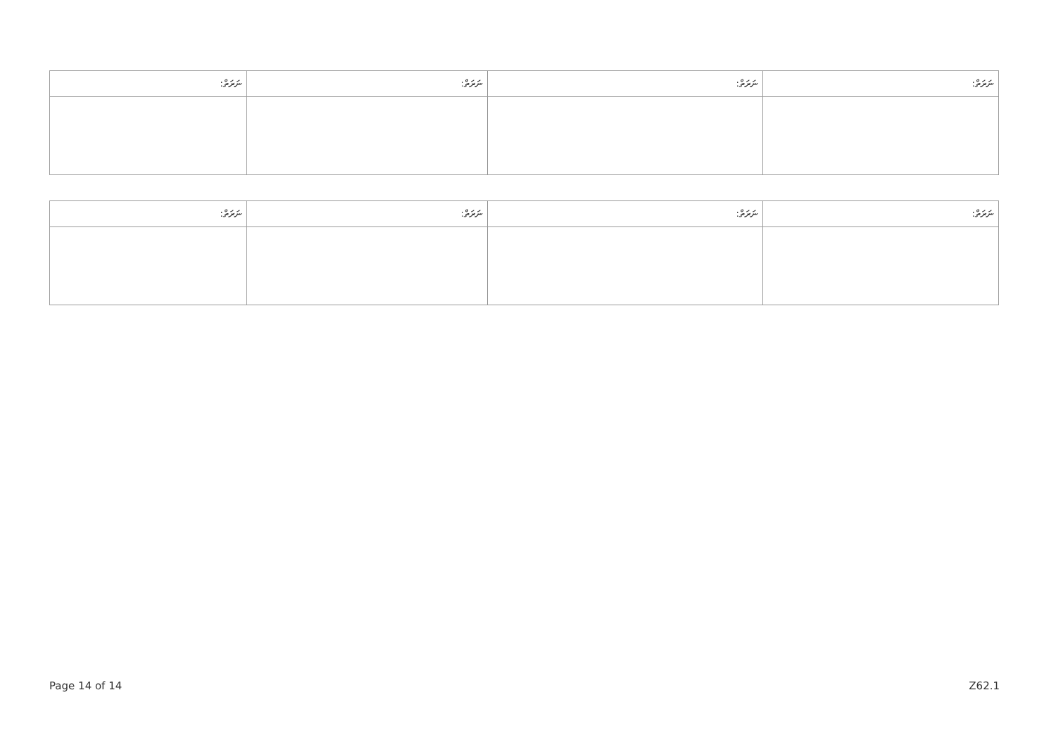| ނަރަތް: | ނަރަތް: | ނަރަތް: | ނަރަތް: |
| --- | --- | --- | --- |
| ނަރަތް: | ނަރަތް: | ނަރަތް: | ނަރަތް: |
| --- | --- | --- | --- |
Page 14 of 14 Z62.1